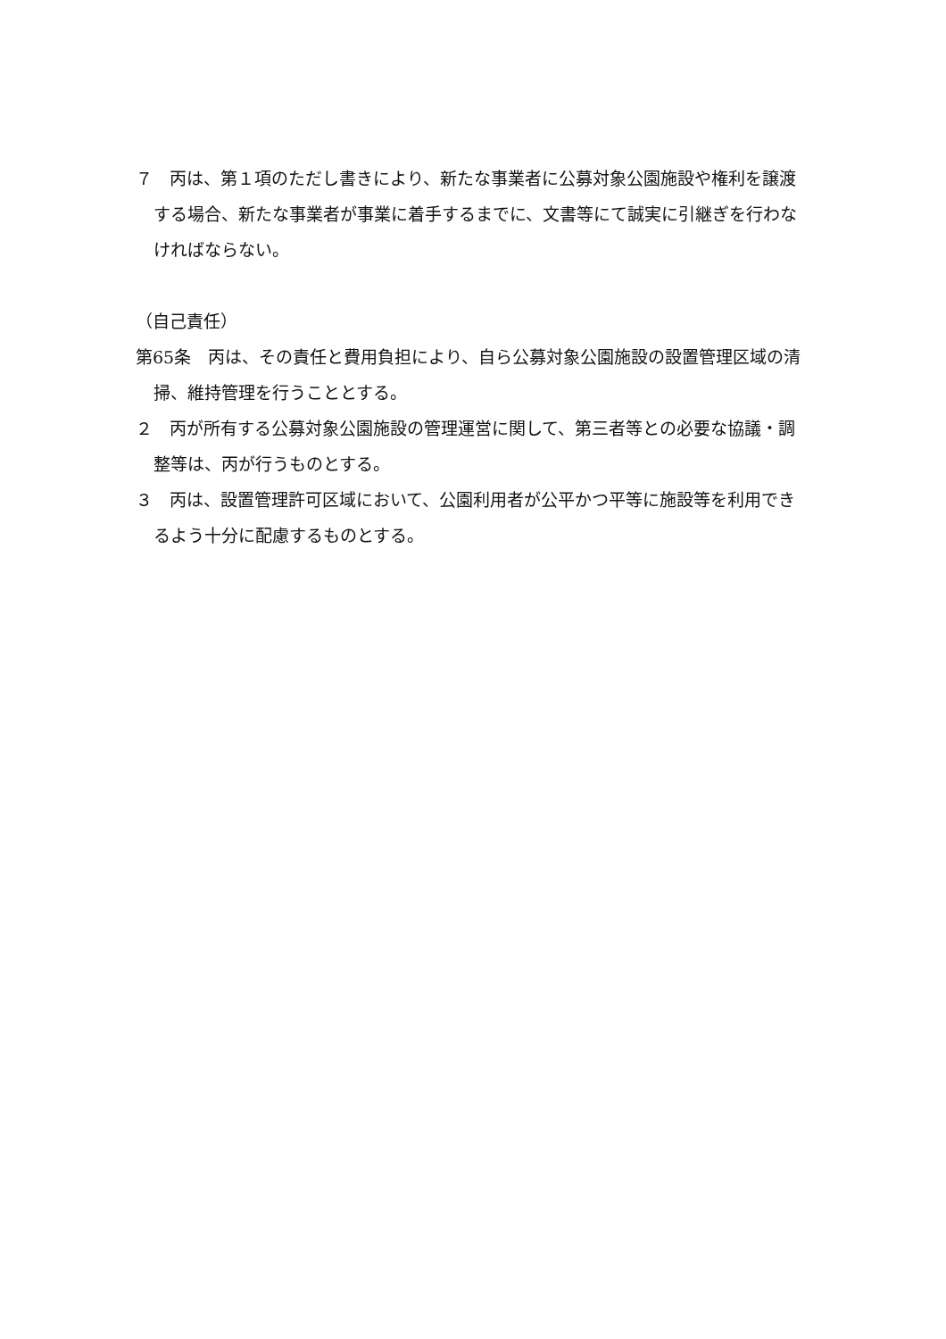７　丙は、第１項のただし書きにより、新たな事業者に公募対象公園施設や権利を譲渡する場合、新たな事業者が事業に着手するまでに、文書等にて誠実に引継ぎを行わなければならない。
（自己責任）
第65条　丙は、その責任と費用負担により、自ら公募対象公園施設の設置管理区域の清掃、維持管理を行うこととする。
２　丙が所有する公募対象公園施設の管理運営に関して、第三者等との必要な協議・調整等は、丙が行うものとする。
３　丙は、設置管理許可区域において、公園利用者が公平かつ平等に施設等を利用できるよう十分に配慮するものとする。